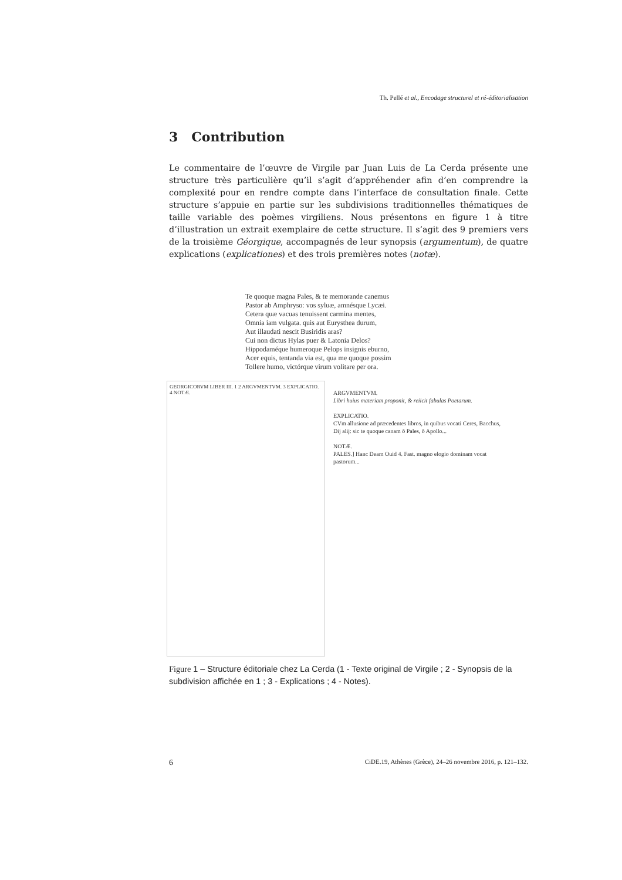Th. Pellé et al., Encodage structurel et ré-éditorialisation
3 Contribution
Le commentaire de l’œuvre de Virgile par Juan Luis de La Cerda présente une structure très particulière qu’il s’agit d’appréhender afin d’en comprendre la complexité pour en rendre compte dans l’interface de consultation finale. Cette structure s’appuie en partie sur les subdivisions traditionnelles thématiques de taille variable des poèmes virgiliens. Nous présentons en figure 1 à titre d’illustration un extrait exemplaire de cette structure. Il s’agit des 9 premiers vers de la troisième Géorgique, accompagnés de leur synopsis (argumentum), de quatre explications (explicationes) et des trois premières notes (notæ).
Te quoque magna Pales, & te memorande canemus
Pastor ab Amphryso: vos syluæ, amnésque Lycæi.
Cetera quæ vacuas tenuissent carmina mentes,
Omnia iam vulgata. quis aut Eurysthea durum,
Aut illaudati nescit Busiridis aras?
Cui non dictus Hylas puer & Latonia Delos?
Hippodaméque humeroque Pelops insignis eburno,
Acer equis, tentanda via est, qua me quoque possim
Tollere humo, victórque virum volitare per ora.
GEORGICORVM LIBER III. 1 2 ARGVMENTVM. 3 EXPLICATIO. 4 NOTÆ.
ARGVMENTVM.
Libri huius materiam proponit, & reiicit fabulas Poetarum.
EXPLICATIO.
CVm allusione ad præcedentes libros, in quibus vocati Ceres, Bacchus, Dij alij: sic te quoque canam ô Pales, ô Apollo...
NOTÆ.
PALES.] Hanc Deam Ouid 4. Fast. magno elogio dominam vocat pastorum...
Figure 1 – Structure éditoriale chez La Cerda (1 - Texte original de Virgile ; 2 - Synopsis de la subdivision affichée en 1 ; 3 - Explications ; 4 - Notes).
6 CiDE.19, Athènes (Grèce), 24–26 novembre 2016, p. 121–132.